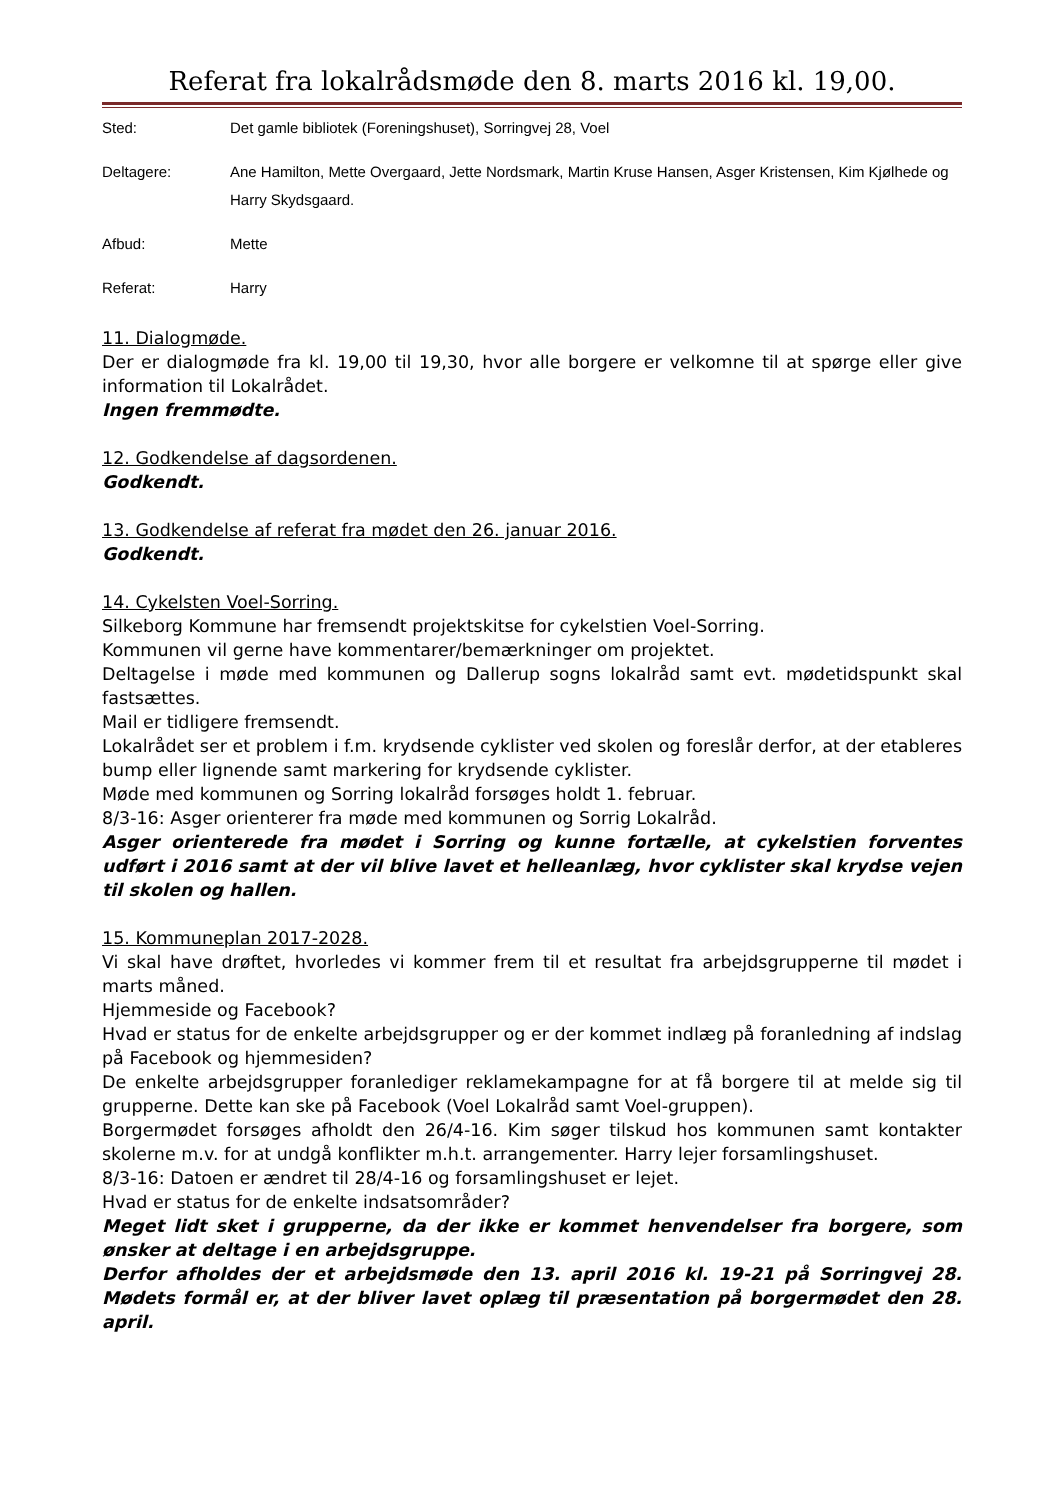Referat fra lokalrådsmøde den 8. marts 2016 kl. 19,00.
Sted: Det gamle bibliotek (Foreningshuset), Sorringvej 28, Voel
Deltagere: Ane Hamilton, Mette Overgaard, Jette Nordsmark, Martin Kruse Hansen, Asger Kristensen, Kim Kjølhede og Harry Skydsgaard.
Afbud: Mette
Referat: Harry
11. Dialogmøde.
Der er dialogmøde fra kl. 19,00 til 19,30, hvor alle borgere er velkomne til at spørge eller give information til Lokalrådet.
Ingen fremmødte.
12. Godkendelse af dagsordenen.
Godkendt.
13. Godkendelse af referat fra mødet den 26. januar 2016.
Godkendt.
14. Cykelsten Voel-Sorring.
Silkeborg Kommune har fremsendt projektskitse for cykelstien Voel-Sorring.
Kommunen vil gerne have kommentarer/bemærkninger om projektet.
Deltagelse i møde med kommunen og Dallerup sogns lokalråd samt evt. mødetidspunkt skal fastsættes.
Mail er tidligere fremsendt.
Lokalrådet ser et problem i f.m. krydsende cyklister ved skolen og foreslår derfor, at der etableres bump eller lignende samt markering for krydsende cyklister.
Møde med kommunen og Sorring lokalråd forsøges holdt 1. februar.
8/3-16: Asger orienterer fra møde med kommunen og Sorrig Lokalråd.
Asger orienterede fra mødet i Sorring og kunne fortælle, at cykelstien forventes udført i 2016 samt at der vil blive lavet et helleanlæg, hvor cyklister skal krydse vejen til skolen og hallen.
15. Kommuneplan 2017-2028.
Vi skal have drøftet, hvorledes vi kommer frem til et resultat fra arbejdsgrupperne til mødet i marts måned.
Hjemmeside og Facebook?
Hvad er status for de enkelte arbejdsgrupper og er der kommet indlæg på foranledning af indslag på Facebook og hjemmesiden?
De enkelte arbejdsgrupper foranlediger reklamekampagne for at få borgere til at melde sig til grupperne. Dette kan ske på Facebook (Voel Lokalråd samt Voel-gruppen).
Borgermødet forsøges afholdt den 26/4-16. Kim søger tilskud hos kommunen samt kontakter skolerne m.v. for at undgå konflikter m.h.t. arrangementer. Harry lejer forsamlingshuset.
8/3-16: Datoen er ændret til 28/4-16 og forsamlingshuset er lejet.
Hvad er status for de enkelte indsatsområder?
Meget lidt sket i grupperne, da der ikke er kommet henvendelser fra borgere, som ønsker at deltage i en arbejdsgruppe.
Derfor afholdes der et arbejdsmøde den 13. april 2016 kl. 19-21 på Sorringvej 28. Mødets formål er, at der bliver lavet oplæg til præsentation på borgermødet den 28. april.